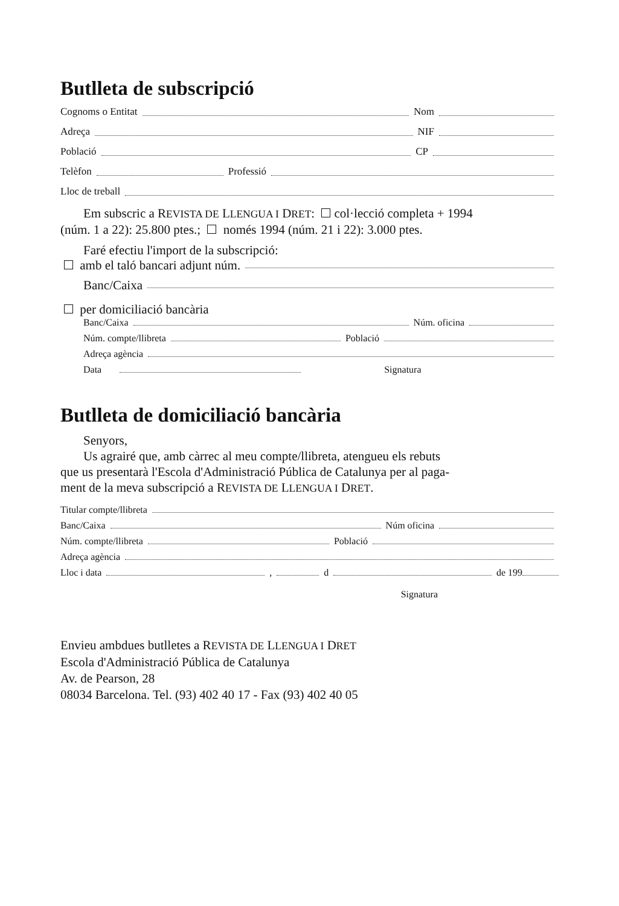Butlleta de subscripció
Cognoms o Entitat Nom
Adreça NIF
Població CP
Telèfon Professió
Lloc de treball
Em subscric a REVISTA DE LLENGUA I DRET: col·lecció completa + 1994
(núm. 1 a 22): 25.800 ptes.; només 1994 (núm. 21 i 22): 3.000 ptes.
Faré efectiu l'import de la subscripció:
amb el taló bancari adjunt núm.
Banc/Caixa
per domiciliació bancària
Banc/Caixa Núm. oficina
Núm. compte/llibreta Població
Adreça agència
Data Signatura
Butlleta de domiciliació bancària
Senyors,
Us agrairé que, amb càrrec al meu compte/llibreta, atengueu els rebuts
que us presentarà l'Escola d'Administració Pública de Catalunya per al paga-
ment de la meva subscripció a REVISTA DE LLENGUA I DRET.
Titular compte/llibreta
Banc/Caixa Núm oficina
Núm. compte/llibreta Població
Adreça agència
Lloc i data , d de 199
Signatura
Envieu ambdues butlletes a REVISTA DE LLENGUA I DRET
Escola d'Administració Pública de Catalunya
Av. de Pearson, 28
08034 Barcelona. Tel. (93) 402 40 17 - Fax (93) 402 40 05